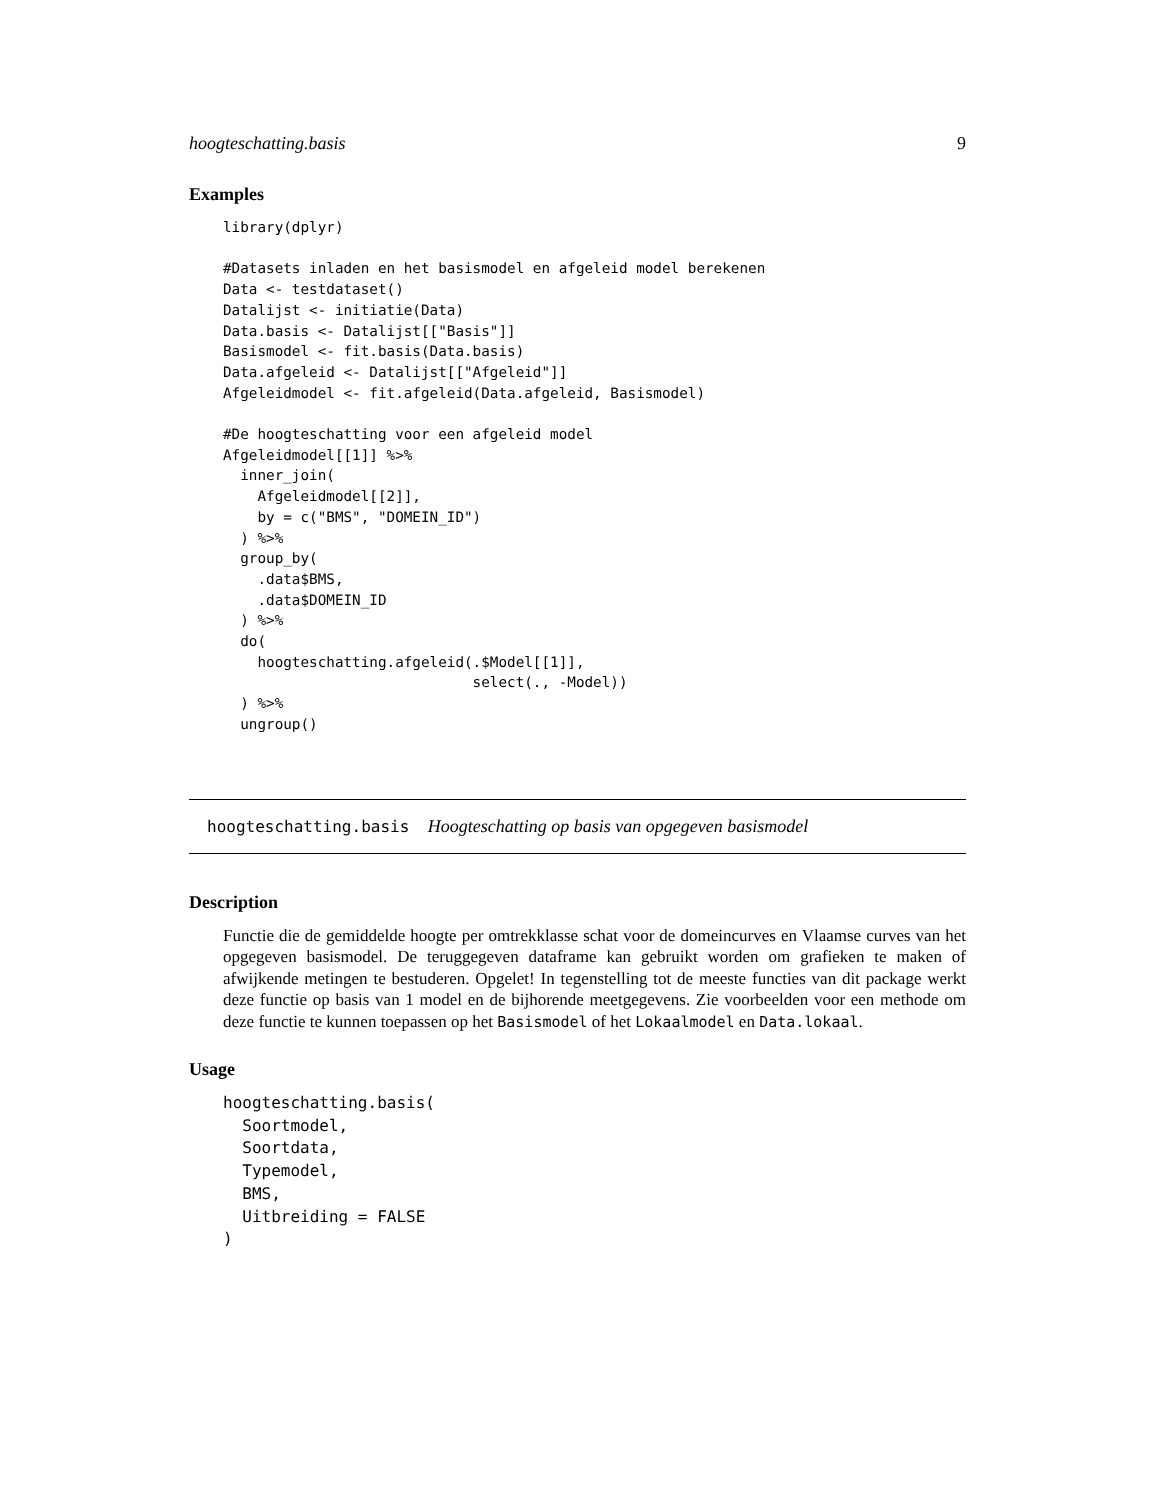hoogteschatting.basis 9
Examples
library(dplyr)

#Datasets inladen en het basismodel en afgeleid model berekenen
Data <- testdataset()
Datalijst <- initiatie(Data)
Data.basis <- Datalijst[["Basis"]]
Basismodel <- fit.basis(Data.basis)
Data.afgeleid <- Datalijst[["Afgeleid"]]
Afgeleidmodel <- fit.afgeleid(Data.afgeleid, Basismodel)

#De hoogteschatting voor een afgeleid model
Afgeleidmodel[[1]] %>%
  inner_join(
    Afgeleidmodel[[2]],
    by = c("BMS", "DOMEIN_ID")
  ) %>%
  group_by(
    .data$BMS,
    .data$DOMEIN_ID
  ) %>%
  do(
    hoogteschatting.afgeleid(.$Model[[1]],
                             select(., -Model))
  ) %>%
  ungroup()
hoogteschatting.basis Hoogteschatting op basis van opgegeven basismodel
Description
Functie die de gemiddelde hoogte per omtrekklasse schat voor de domeincurves en Vlaamse curves van het opgegeven basismodel. De teruggegeven dataframe kan gebruikt worden om grafieken te maken of afwijkende metingen te bestuderen. Opgelet! In tegenstelling tot de meeste functies van dit package werkt deze functie op basis van 1 model en de bijhorende meetgegevens. Zie voorbeelden voor een methode om deze functie te kunnen toepassen op het Basismodel of het Lokaalmodel en Data.lokaal.
Usage
hoogteschatting.basis(
  Soortmodel,
  Soortdata,
  Typemodel,
  BMS,
  Uitbreiding = FALSE
)